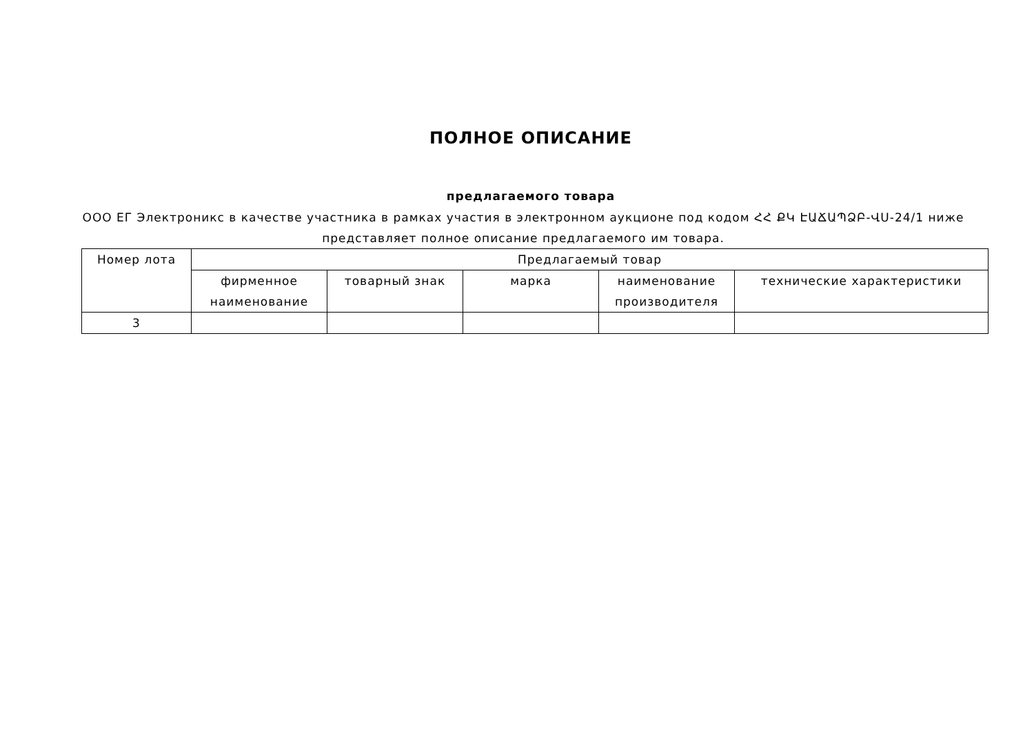ПОЛНОЕ ОПИСАНИЕ
предлагаемого товара
ООО ЕГ Электроникс в качестве участника в рамках участия в электронном аукционе под кодом ՀՀ ՔԿ ԷԱՃԱՊՁԲ-ՎՍ-24/1 ниже представляет полное описание предлагаемого им товара.
| Номер лота | Предлагаемый товар | | | | |
| --- | --- | --- | --- | --- | --- |
| | фирменное наименование | товарный знак | марка | наименование производителя | технические характеристики |
| 3 | | | | | |